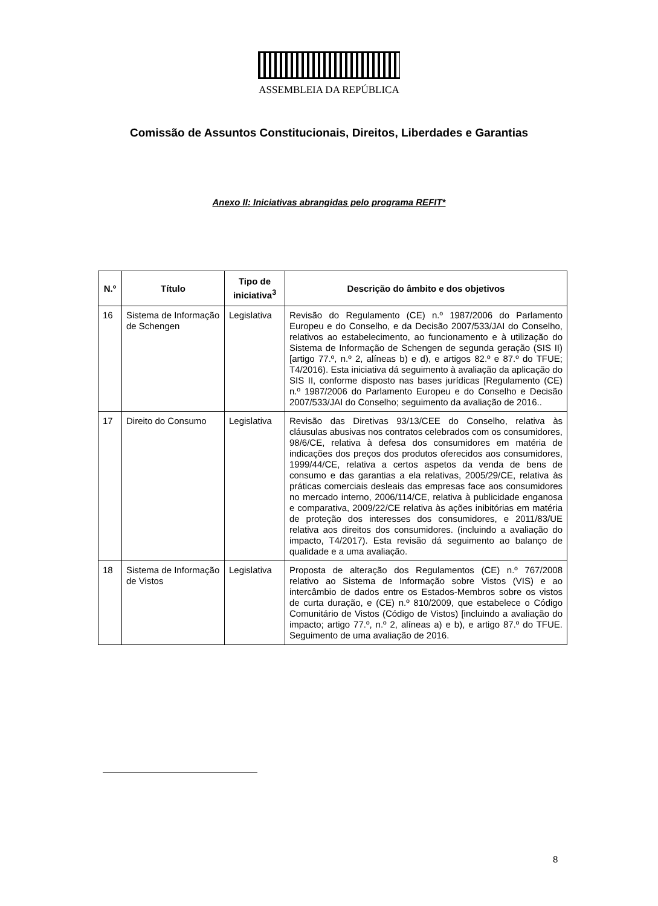ASSEMBLEIA DA REPÚBLICA
Comissão de Assuntos Constitucionais, Direitos, Liberdades e Garantias
Anexo II: Iniciativas abrangidas pelo programa REFIT*
| N.º | Título | Tipo de iniciativa<sup>3</sup> | Descrição do âmbito e dos objetivos |
| --- | --- | --- | --- |
| 16 | Sistema de Informação de Schengen | Legislativa | Revisão do Regulamento (CE) n.º 1987/2006 do Parlamento Europeu e do Conselho, e da Decisão 2007/533/JAI do Conselho, relativos ao estabelecimento, ao funcionamento e à utilização do Sistema de Informação de Schengen de segunda geração (SIS II) [artigo 77.º, n.º 2, alíneas b) e d), e artigos 82.º e 87.º do TFUE; T4/2016). Esta iniciativa dá seguimento à avaliação da aplicação do SIS II, conforme disposto nas bases jurídicas [Regulamento (CE) n.º 1987/2006 do Parlamento Europeu e do Conselho e Decisão 2007/533/JAI do Conselho; seguimento da avaliação de 2016.. |
| 17 | Direito do Consumo | Legislativa | Revisão das Diretivas 93/13/CEE do Conselho, relativa às cláusulas abusivas nos contratos celebrados com os consumidores, 98/6/CE, relativa à defesa dos consumidores em matéria de indicações dos preços dos produtos oferecidos aos consumidores, 1999/44/CE, relativa a certos aspetos da venda de bens de consumo e das garantias a ela relativas, 2005/29/CE, relativa às práticas comerciais desleais das empresas face aos consumidores no mercado interno, 2006/114/CE, relativa à publicidade enganosa e comparativa, 2009/22/CE relativa às ações inibitórias em matéria de proteção dos interesses dos consumidores, e 2011/83/UE relativa aos direitos dos consumidores. (incluindo a avaliação do impacto, T4/2017). Esta revisão dá seguimento ao balanço de qualidade e a uma avaliação. |
| 18 | Sistema de Informação de Vistos | Legislativa | Proposta de alteração dos Regulamentos (CE) n.º 767/2008 relativo ao Sistema de Informação sobre Vistos (VIS) e ao intercâmbio de dados entre os Estados-Membros sobre os vistos de curta duração, e (CE) n.º 810/2009, que estabelece o Código Comunitário de Vistos (Código de Vistos) [incluindo a avaliação do impacto; artigo 77.º, n.º 2, alíneas a) e b), e artigo 87.º do TFUE. Seguimento de uma avaliação de 2016. |
8